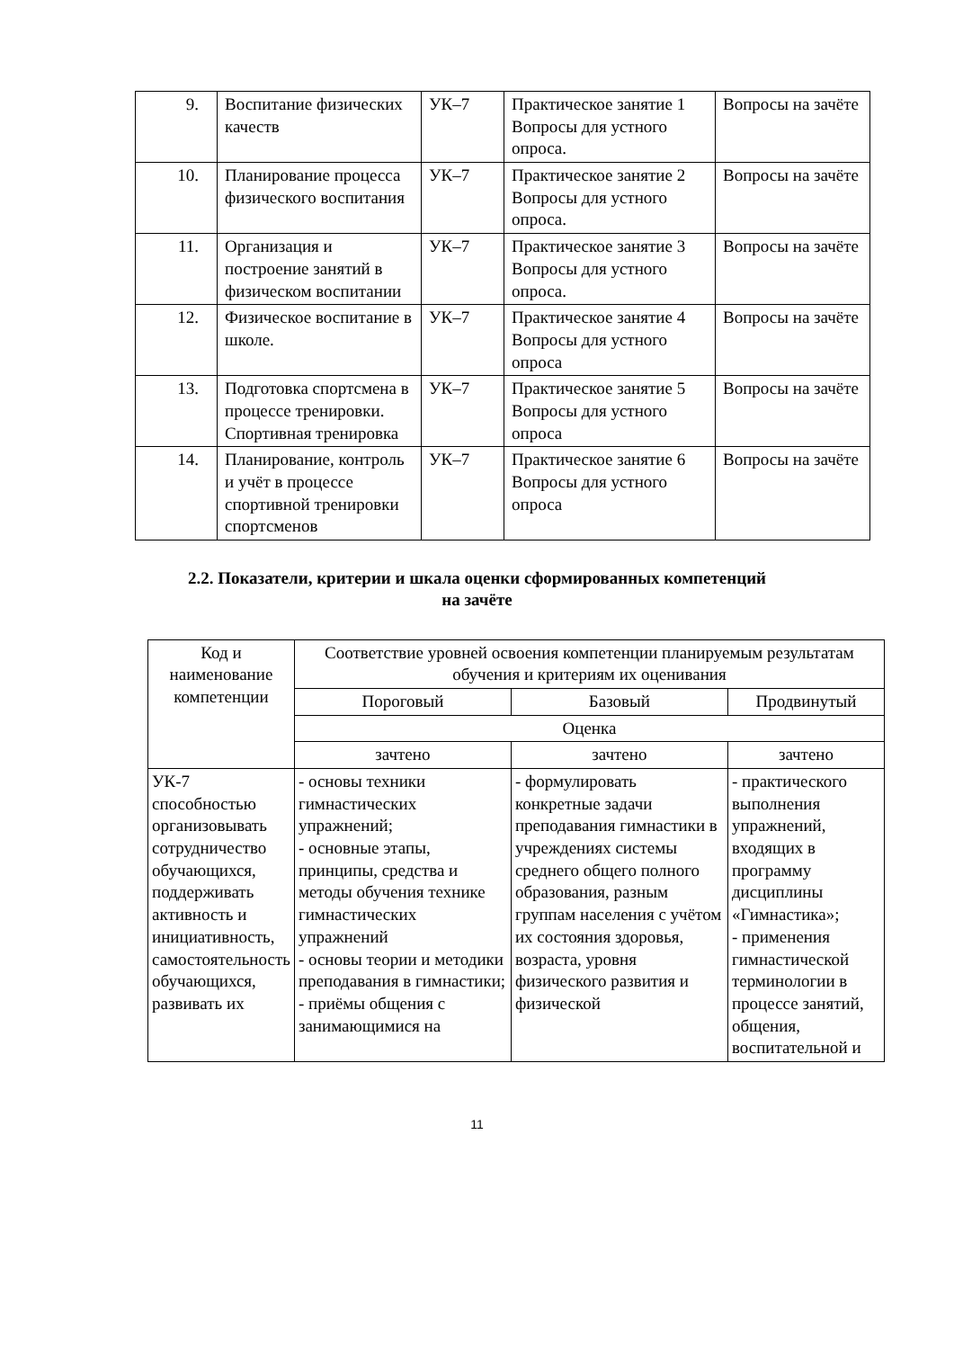| 9. | Воспитание физических качеств | УК–7 | Практическое занятие 1 Вопросы для устного опроса. | Вопросы на зачёте |
| 10. | Планирование процесса физического воспитания | УК–7 | Практическое занятие 2 Вопросы для устного опроса. | Вопросы на зачёте |
| 11. | Организация и построение занятий в физическом воспитании | УК–7 | Практическое занятие 3 Вопросы для устного опроса. | Вопросы на зачёте |
| 12. | Физическое воспитание в школе. | УК–7 | Практическое занятие 4 Вопросы для устного опроса | Вопросы на зачёте |
| 13. | Подготовка спортсмена в процессе тренировки. Спортивная тренировка | УК–7 | Практическое занятие 5 Вопросы для устного опроса | Вопросы на зачёте |
| 14. | Планирование, контроль и учёт в процессе спортивной тренировки спортсменов | УК–7 | Практическое занятие 6 Вопросы для устного опроса | Вопросы на зачёте |
2.2. Показатели, критерии и шкала оценки сформированных компетенций
на зачёте
| Код и наименование компетенции | Соответствие уровней освоения компетенции планируемым результатам обучения и критериям их оценивания | | |
| --- | --- | --- | --- |
| | Пороговый | Базовый | Продвинутый |
| | Оценка | | |
| | зачтено | зачтено | зачтено |
| УК-7 способностью организовывать сотрудничество обучающихся, поддерживать активность и инициативность, самостоятельность обучающихся, развивать их | - основы техники гимнастических упражнений; - основные этапы, принципы, средства и методы обучения технике гимнастических упражнений - основы теории и методики преподавания в гимнастики; - приёмы общения с занимающимися на | - формулировать конкретные задачи преподавания гимнастики в учреждениях системы среднего общего полного образования, разным группам населения с учётом их состояния здоровья, возраста, уровня физического развития и физической | - практического выполнения упражнений, входящих в программу дисциплины «Гимнастика»; - применения гимнастической терминологии в процессе занятий, общения, воспитательной и |
11